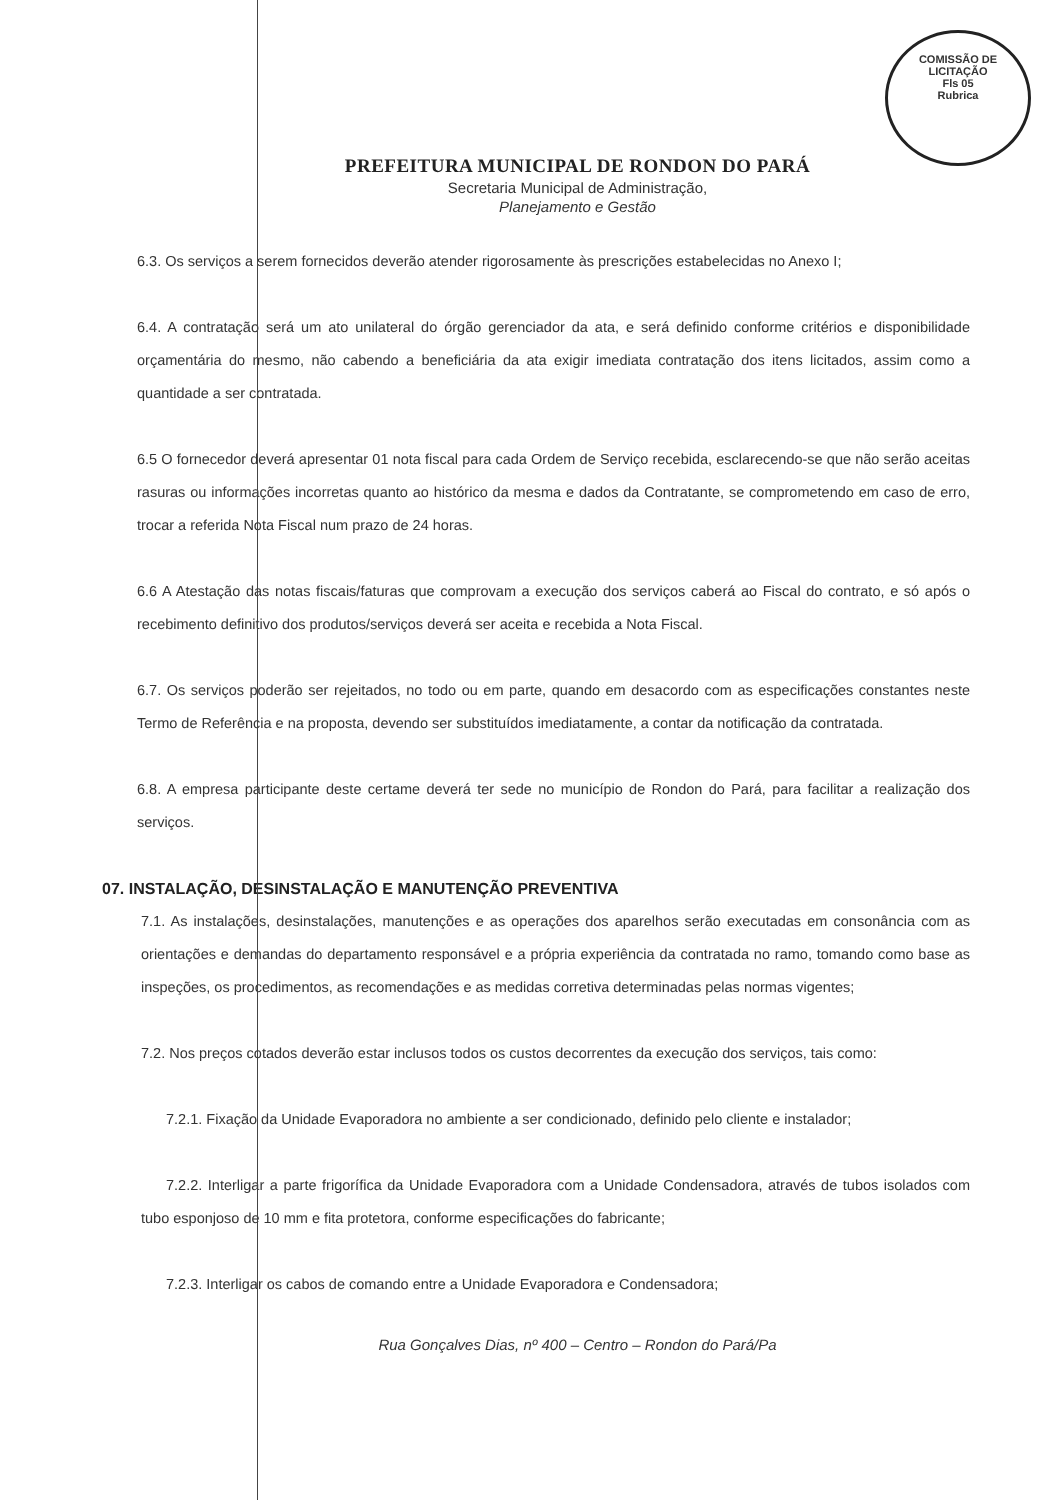COMISSÃO DE LICITAÇÃO
Fls 05
Rubrica
PREFEITURA MUNICIPAL DE RONDON DO PARÁ
Secretaria Municipal de Administração,
Planejamento e Gestão
6.3. Os serviços a serem fornecidos deverão atender rigorosamente às prescrições estabelecidas no Anexo I;
6.4. A contratação será um ato unilateral do órgão gerenciador da ata, e será definido conforme critérios e disponibilidade orçamentária do mesmo, não cabendo a beneficiária da ata exigir imediata contratação dos itens licitados, assim como a quantidade a ser contratada.
6.5 O fornecedor deverá apresentar 01 nota fiscal para cada Ordem de Serviço recebida, esclarecendo-se que não serão aceitas rasuras ou informações incorretas quanto ao histórico da mesma e dados da Contratante, se comprometendo em caso de erro, trocar a referida Nota Fiscal num prazo de 24 horas.
6.6 A Atestação das notas fiscais/faturas que comprovam a execução dos serviços caberá ao Fiscal do contrato, e só após o recebimento definitivo dos produtos/serviços deverá ser aceita e recebida a Nota Fiscal.
6.7. Os serviços poderão ser rejeitados, no todo ou em parte, quando em desacordo com as especificações constantes neste Termo de Referência e na proposta, devendo ser substituídos imediatamente, a contar da notificação da contratada.
6.8. A empresa participante deste certame deverá ter sede no município de Rondon do Pará, para facilitar a realização dos serviços.
07. INSTALAÇÃO, DESINSTALAÇÃO E MANUTENÇÃO PREVENTIVA
7.1. As instalações, desinstalações, manutenções e as operações dos aparelhos serão executadas em consonância com as orientações e demandas do departamento responsável e a própria experiência da contratada no ramo, tomando como base as inspeções, os procedimentos, as recomendações e as medidas corretiva determinadas pelas normas vigentes;
7.2. Nos preços cotados deverão estar inclusos todos os custos decorrentes da execução dos serviços, tais como:
7.2.1. Fixação da Unidade Evaporadora no ambiente a ser condicionado, definido pelo cliente e instalador;
7.2.2. Interligar a parte frigorífica da Unidade Evaporadora com a Unidade Condensadora, através de tubos isolados com tubo esponjoso de 10 mm e fita protetora, conforme especificações do fabricante;
7.2.3. Interligar os cabos de comando entre a Unidade Evaporadora e Condensadora;
Rua Gonçalves Dias, nº 400 – Centro – Rondon do Pará/Pa